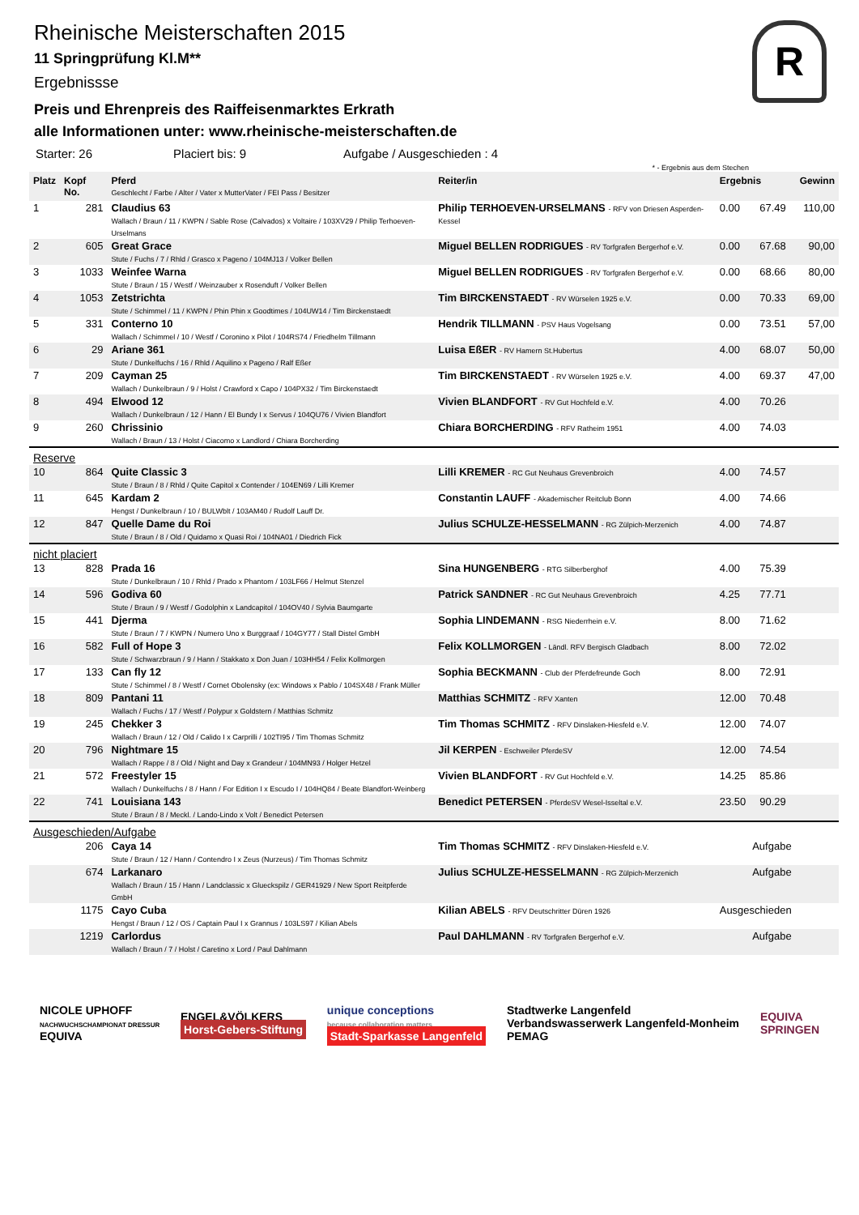R
Rheinische Meisterschaften 2015
11 Springprüfung Kl.M**
Ergebnissse
Preis und Ehrenpreis des Raiffeisenmarktes Erkrath
alle Informationen unter: www.rheinische-meisterschaften.de
Starter: 26 Placiert bis: 9 Aufgabe / Ausgeschieden : 4
* - Ergebnis aus dem Stechen
| Platz | Kopf No. | Pferd Geschlecht / Farbe / Alter / Vater x MutterVater / FEI Pass / Besitzer | Reiter/in | Ergebnis | | Gewinn |
| --- | --- | --- | --- | --- | --- | --- |
| 1 | 281 | Claudius 63 Wallach / Braun / 11 / KWPN / Sable Rose (Calvados) x Voltaire / 103XV29 / Philip Terhoeven-Urselmans | Philip TERHOEVEN-URSELMANS - RFV von Driesen Asperden-Kessel | 0.00 | 67.49 | 110,00 |
| 2 | 605 | Great Grace Stute / Fuchs / 7 / Rhld / Grasco x Pageno / 104MJ13 / Volker Bellen | Miguel BELLEN RODRIGUES - RV Torfgrafen Bergerhof e.V. | 0.00 | 67.68 | 90,00 |
| 3 | 1033 | Weinfee Warna Stute / Braun / 15 / Westf / Weinzauber x Rosenduft / Volker Bellen | Miguel BELLEN RODRIGUES - RV Torfgrafen Bergerhof e.V. | 0.00 | 68.66 | 80,00 |
| 4 | 1053 | Zetstrichta Stute / Schimmel / 11 / KWPN / Phin Phin x Goodtimes / 104UW14 / Tim Birckenstaedt | Tim BIRCKENSTAEDT - RV Würselen 1925 e.V. | 0.00 | 70.33 | 69,00 |
| 5 | 331 | Conterno 10 Wallach / Schimmel / 10 / Westf / Coronino x Pilot / 104RS74 / Friedhelm Tillmann | Hendrik TILLMANN - PSV Haus Vogelsang | 0.00 | 73.51 | 57,00 |
| 6 | 29 | Ariane 361 Stute / Dunkelfuchs / 16 / Rhld / Aquilino x Pageno / Ralf Eßer | Luisa EßER - RV Hamern St.Hubertus | 4.00 | 68.07 | 50,00 |
| 7 | 209 | Cayman 25 Wallach / Dunkelbraun / 9 / Holst / Crawford x Capo / 104PX32 / Tim Birckenstaedt | Tim BIRCKENSTAEDT - RV Würselen 1925 e.V. | 4.00 | 69.37 | 47,00 |
| 8 | 494 | Elwood 12 Wallach / Dunkelbraun / 12 / Hann / El Bundy I x Servus / 104QU76 / Vivien Blandfort | Vivien BLANDFORT - RV Gut Hochfeld e.V. | 4.00 | 70.26 | |
| 9 | 260 | Chrissinio Wallach / Braun / 13 / Holst / Ciacomo x Landlord / Chiara Borcherding | Chiara BORCHERDING - RFV Ratheim 1951 | 4.00 | 74.03 | |
| Reserve | | | | | | |
| 10 | 864 | Quite Classic 3 Stute / Braun / 8 / Rhld / Quite Capitol x Contender / 104EN69 / Lilli Kremer | Lilli KREMER - RC Gut Neuhaus Grevenbroich | 4.00 | 74.57 | |
| 11 | 645 | Kardam 2 Hengst / Dunkelbraun / 10 / BULWblt / 103AM40 / Rudolf Lauff Dr. | Constantin LAUFF - Akademischer Reitclub Bonn | 4.00 | 74.66 | |
| 12 | 847 | Quelle Dame du Roi Stute / Braun / 8 / Old / Quidamo x Quasi Roi / 104NA01 / Diedrich Fick | Julius SCHULZE-HESSELMANN - RG Zülpich-Merzenich | 4.00 | 74.87 | |
| nicht placiert | | | | | | |
| 13 | 828 | Prada 16 Stute / Dunkelbraun / 10 / Rhld / Prado x Phantom / 103LF66 / Helmut Stenzel | Sina HUNGENBERG - RTG Silberberghof | 4.00 | 75.39 | |
| 14 | 596 | Godiva 60 Stute / Braun / 9 / Westf / Godolphin x Landcapitol / 104OV40 / Sylvia Baumgarte | Patrick SANDNER - RC Gut Neuhaus Grevenbroich | 4.25 | 77.71 | |
| 15 | 441 | Djerma Stute / Braun / 7 / KWPN / Numero Uno x Burggraaf / 104GY77 / Stall Distel GmbH | Sophia LINDEMANN - RSG Niederrhein e.V. | 8.00 | 71.62 | |
| 16 | 582 | Full of Hope 3 Stute / Schwarzbraun / 9 / Hann / Stakkato x Don Juan / 103HH54 / Felix Kollmorgen | Felix KOLLMORGEN - Ländl. RFV Bergisch Gladbach | 8.00 | 72.02 | |
| 17 | 133 | Can fly 12 Stute / Schimmel / 8 / Westf / Cornet Obolensky (ex: Windows x Pablo / 104SX48 / Frank Müller | Sophia BECKMANN - Club der Pferdefreunde Goch | 8.00 | 72.91 | |
| 18 | 809 | Pantani 11 Wallach / Fuchs / 17 / Westf / Polypur x Goldstern / Matthias Schmitz | Matthias SCHMITZ - RFV Xanten | 12.00 | 70.48 | |
| 19 | 245 | Chekker 3 Wallach / Braun / 12 / Old / Calido I x Carprilli / 102TI95 / Tim Thomas Schmitz | Tim Thomas SCHMITZ - RFV Dinslaken-Hiesfeld e.V. | 12.00 | 74.07 | |
| 20 | 796 | Nightmare 15 Wallach / Rappe / 8 / Old / Night and Day x Grandeur / 104MN93 / Holger Hetzel | Jil KERPEN - Eschweiler PferdeSV | 12.00 | 74.54 | |
| 21 | 572 | Freestyler 15 Wallach / Dunkelfuchs / 8 / Hann / For Edition I x Escudo I / 104HQ84 / Beate Blandfort-Weinberg | Vivien BLANDFORT - RV Gut Hochfeld e.V. | 14.25 | 85.86 | |
| 22 | 741 | Louisiana 143 Stute / Braun / 8 / Meckl. / Lando-Lindo x Volt / Benedict Petersen | Benedict PETERSEN - PferdeSV Wesel-Isseltal e.V. | 23.50 | 90.29 | |
| Ausgeschieden/Aufgabe | | | | | | |
| | 206 | Caya 14 Stute / Braun / 12 / Hann / Contendro I x Zeus (Nurzeus) / Tim Thomas Schmitz | Tim Thomas SCHMITZ - RFV Dinslaken-Hiesfeld e.V. | Aufgabe | | |
| | 674 | Larkanaro Wallach / Braun / 15 / Hann / Landclassic x Glueckspilz / GER41929 / New Sport Reitpferde GmbH | Julius SCHULZE-HESSELMANN - RG Zülpich-Merzenich | Aufgabe | | |
| | 1175 | Cayo Cuba Hengst / Braun / 12 / OS / Captain Paul I x Grannus / 103LS97 / Kilian Abels | Kilian ABELS - RFV Deutschritter Düren 1926 | Ausgeschieden | | |
| | 1219 | Carlordus Wallach / Braun / 7 / Holst / Caretino x Lord / Paul Dahlmann | Paul DAHLMANN - RV Torfgrafen Bergerhof e.V. | Aufgabe | | |
NICOLE UPHOFF
NACHWUCHSCHAMPIONAT DRESSUR
EQUIVA
ENGEL&VÖLKERS
Horst-Gebers-Stiftung
unique conceptions
because collaboration matters
Stadt-Sparkasse Langenfeld
Stadtwerke Langenfeld
Verbandswasserwerk Langenfeld-Monheim
PEMAG
EQUIVA
SPRINGEN